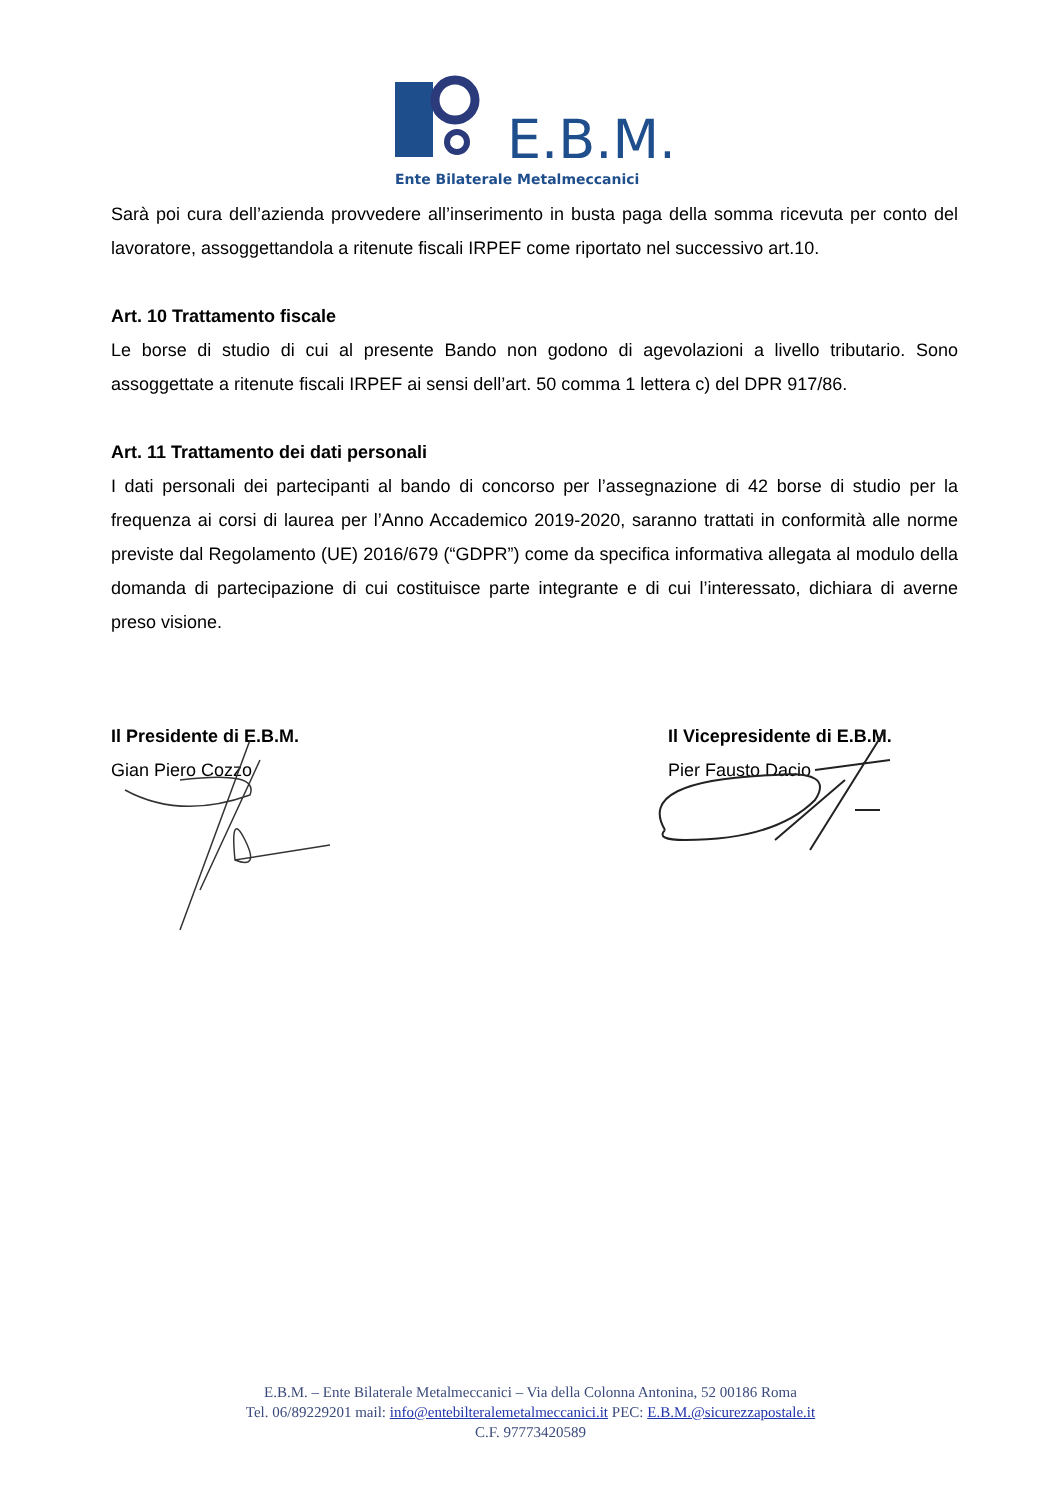E.B.M.
Ente Bilaterale Metalmeccanici
Sarà poi cura dell’azienda provvedere all’inserimento in busta paga della somma ricevuta per conto del lavoratore, assoggettandola a ritenute fiscali IRPEF come riportato nel successivo art.10.
Art. 10 Trattamento fiscale
Le borse di studio di cui al presente Bando non godono di agevolazioni a livello tributario. Sono assoggettate a ritenute fiscali IRPEF ai sensi dell’art. 50 comma 1 lettera c) del DPR 917/86.
Art. 11 Trattamento dei dati personali
I dati personali dei partecipanti al bando di concorso per l’assegnazione di 42 borse di studio per la frequenza ai corsi di laurea per l’Anno Accademico 2019-2020, saranno trattati in conformità alle norme previste dal Regolamento (UE) 2016/679 (“GDPR”) come da specifica informativa allegata al modulo della domanda di partecipazione di cui costituisce parte integrante e di cui l’interessato, dichiara di averne preso visione.
Il Presidente di E.B.M.
Gian Piero Cozzo
Il Vicepresidente di E.B.M.
Pier Fausto Dacio
E.B.M. – Ente Bilaterale Metalmeccanici – Via della Colonna Antonina, 52 00186 Roma
Tel. 06/89229201 mail: info@entebilteralemetalmeccanici.it PEC: E.B.M.@sicurezzapostale.it
C.F. 97773420589